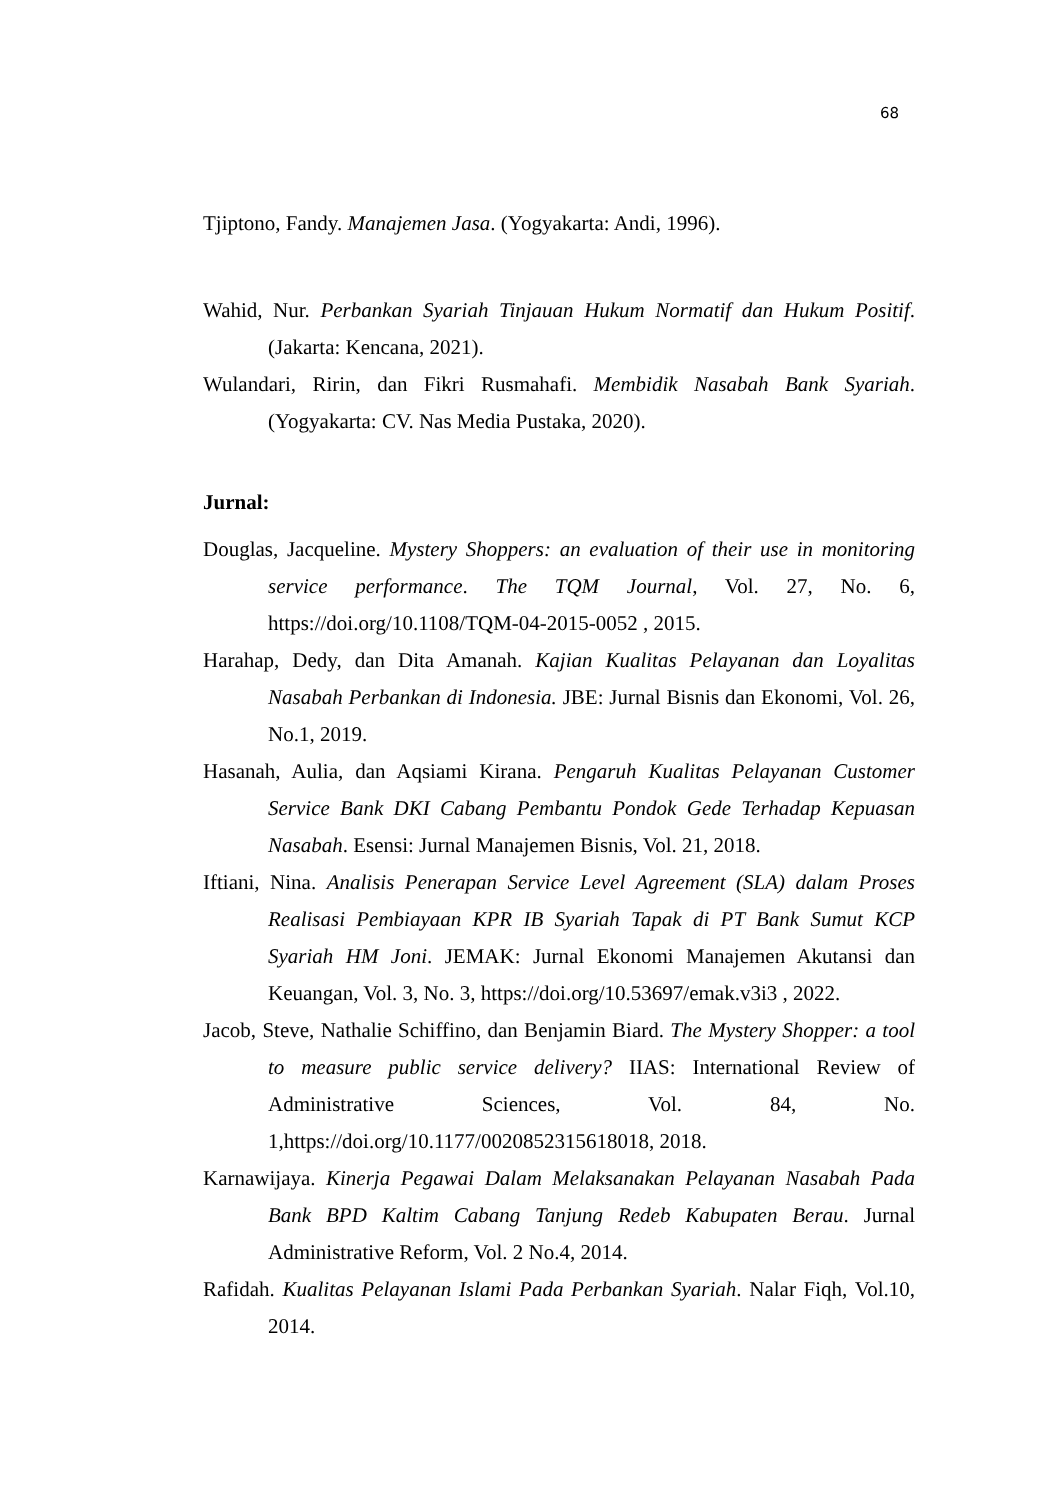68
Tjiptono, Fandy. Manajemen Jasa. (Yogyakarta: Andi, 1996).
Wahid, Nur. Perbankan Syariah Tinjauan Hukum Normatif dan Hukum Positif. (Jakarta: Kencana, 2021).
Wulandari, Ririn, dan Fikri Rusmahafi. Membidik Nasabah Bank Syariah. (Yogyakarta: CV. Nas Media Pustaka, 2020).
Jurnal:
Douglas, Jacqueline. Mystery Shoppers: an evaluation of their use in monitoring service performance. The TQM Journal, Vol. 27, No. 6, https://doi.org/10.1108/TQM-04-2015-0052 , 2015.
Harahap, Dedy, dan Dita Amanah. Kajian Kualitas Pelayanan dan Loyalitas Nasabah Perbankan di Indonesia. JBE: Jurnal Bisnis dan Ekonomi, Vol. 26, No.1, 2019.
Hasanah, Aulia, dan Aqsiami Kirana. Pengaruh Kualitas Pelayanan Customer Service Bank DKI Cabang Pembantu Pondok Gede Terhadap Kepuasan Nasabah. Esensi: Jurnal Manajemen Bisnis, Vol. 21, 2018.
Iftiani, Nina. Analisis Penerapan Service Level Agreement (SLA) dalam Proses Realisasi Pembiayaan KPR IB Syariah Tapak di PT Bank Sumut KCP Syariah HM Joni. JEMAK: Jurnal Ekonomi Manajemen Akutansi dan Keuangan, Vol. 3, No. 3, https://doi.org/10.53697/emak.v3i3 , 2022.
Jacob, Steve, Nathalie Schiffino, dan Benjamin Biard. The Mystery Shopper: a tool to measure public service delivery? IIAS: International Review of Administrative Sciences, Vol. 84, No. 1,https://doi.org/10.1177/0020852315618018, 2018.
Karnawijaya. Kinerja Pegawai Dalam Melaksanakan Pelayanan Nasabah Pada Bank BPD Kaltim Cabang Tanjung Redeb Kabupaten Berau. Jurnal Administrative Reform, Vol. 2 No.4, 2014.
Rafidah. Kualitas Pelayanan Islami Pada Perbankan Syariah. Nalar Fiqh, Vol.10, 2014.